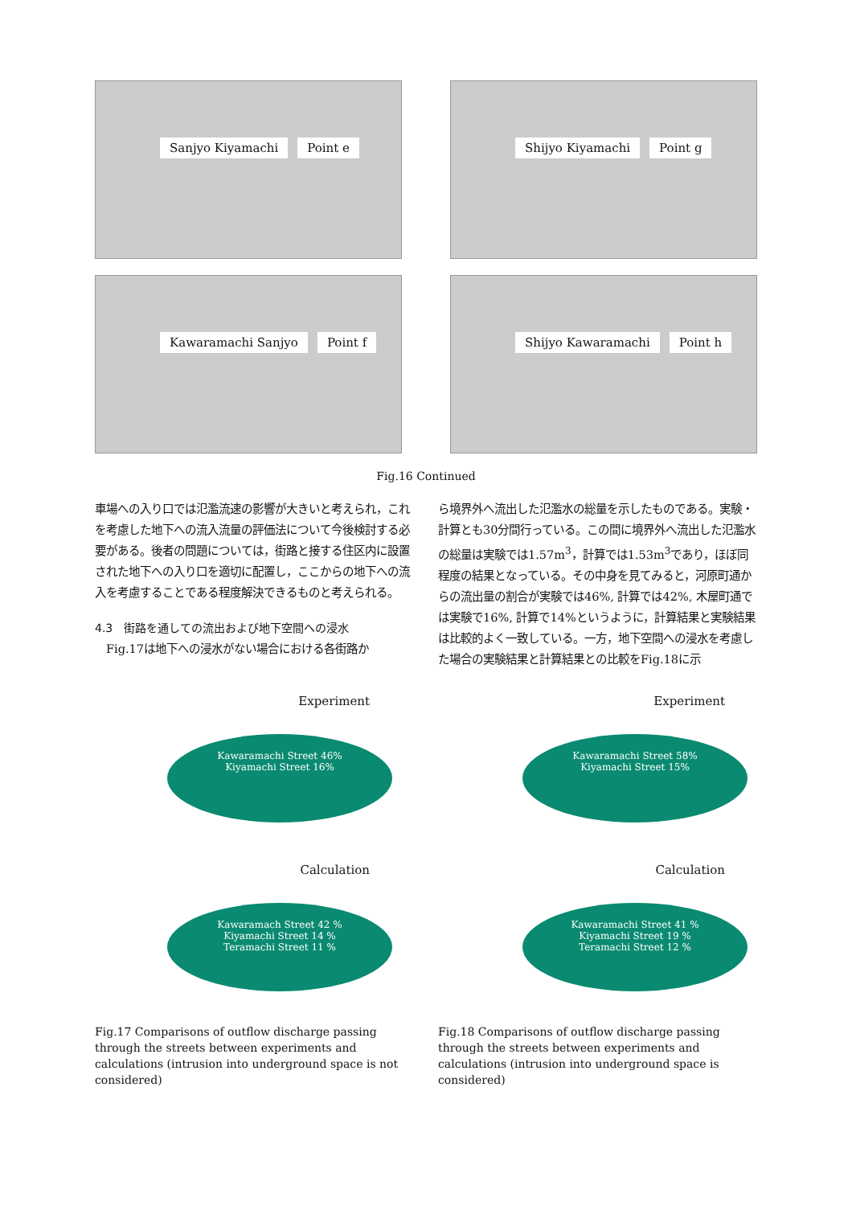Sanjyo Kiyamachi Point e
Shijyo Kiyamachi Point g
Kawaramachi Sanjyo Point f
Shijyo Kawaramachi Point h
Fig.16 Continued
車場への入り口では氾濫流速の影響が大きいと考えられ，これを考慮した地下への流入流量の評価法について今後検討する必要がある。後者の問題については，街路と接する住区内に設置された地下への入り口を適切に配置し，ここからの地下への流入を考慮することである程度解決できるものと考えられる。
4.3　街路を通しての流出および地下空間への浸水
　Fig.17は地下への浸水がない場合における各街路か
ら境界外へ流出した氾濫水の総量を示したものである。実験・計算とも30分間行っている。この間に境界外へ流出した氾濫水の総量は実験では1.57m<sup>3</sup>，計算では1.53m<sup>3</sup>であり，ほぼ同程度の結果となっている。その中身を見てみると，河原町通からの流出量の割合が実験では46%, 計算では42%, 木屋町通では実験で16%, 計算で14%というように，計算結果と実験結果は比較的よく一致している。一方，地下空間への浸水を考慮した場合の実験結果と計算結果との比較をFig.18に示
Experiment
Kawaramachi Street 46%
Kiyamachi Street 16%
Experiment
Kawaramachi Street 58%
Kiyamachi Street 15%
Calculation
Kawaramach Street 42 %
Kiyamachi Street 14 %
Teramachi Street 11 %
Calculation
Kawaramachi Street 41 %
Kiyamachi Street 19 %
Teramachi Street 12 %
Fig.17 Comparisons of outflow discharge passing through the streets between experiments and calculations (intrusion into underground space is not considered)
Fig.18 Comparisons of outflow discharge passing through the streets between experiments and calculations (intrusion into underground space is considered)